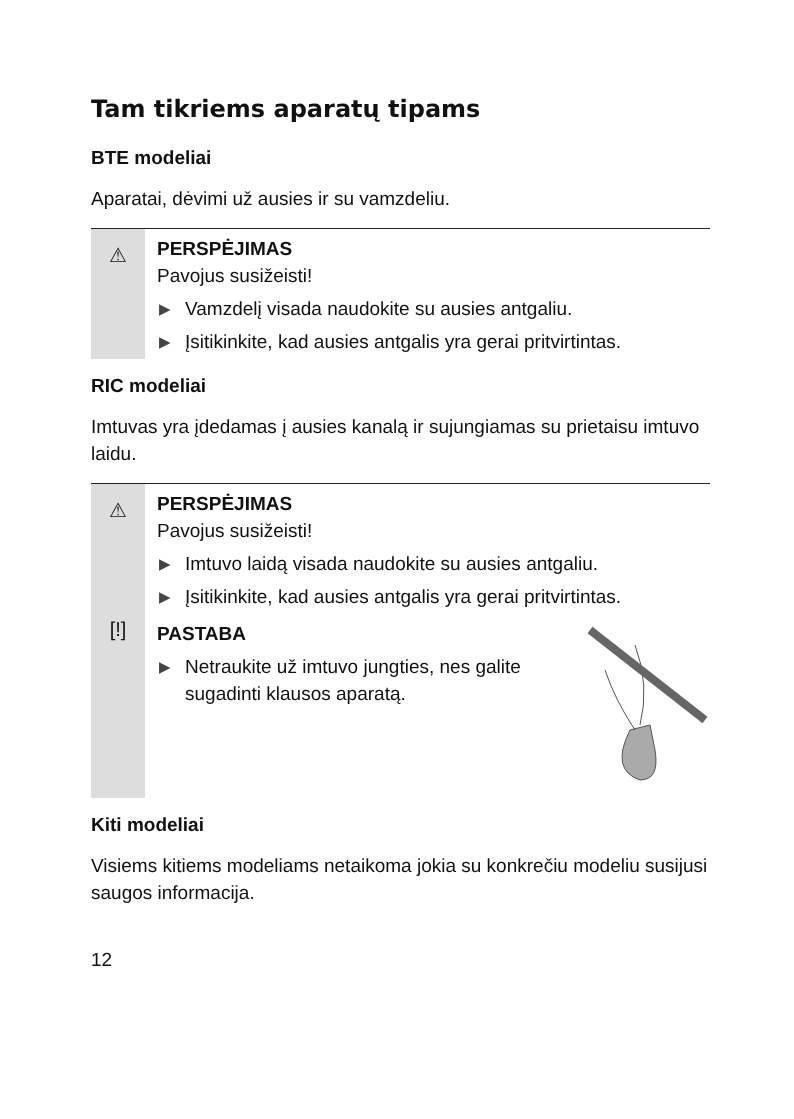Tam tikriems aparatų tipams
BTE modeliai
Aparatai, dėvimi už ausies ir su vamzdeliu.
⚠
PERSPĖJIMAS
Pavojus susižeisti!
▶ Vamzdelį visada naudokite su ausies antgaliu.
▶ Įsitikinkite, kad ausies antgalis yra gerai pritvirtintas.
RIC modeliai
Imtuvas yra įdedamas į ausies kanalą ir sujungiamas su prietaisu imtuvo laidu.
⚠
PERSPĖJIMAS
Pavojus susižeisti!
▶ Imtuvo laidą visada naudokite su ausies antgaliu.
▶ Įsitikinkite, kad ausies antgalis yra gerai pritvirtintas.
[!]
PASTABA
▶ Netraukite už imtuvo jungties, nes galite sugadinti klausos aparatą.
Kiti modeliai
Visiems kitiems modeliams netaikoma jokia su konkrečiu modeliu susijusi saugos informacija.
12